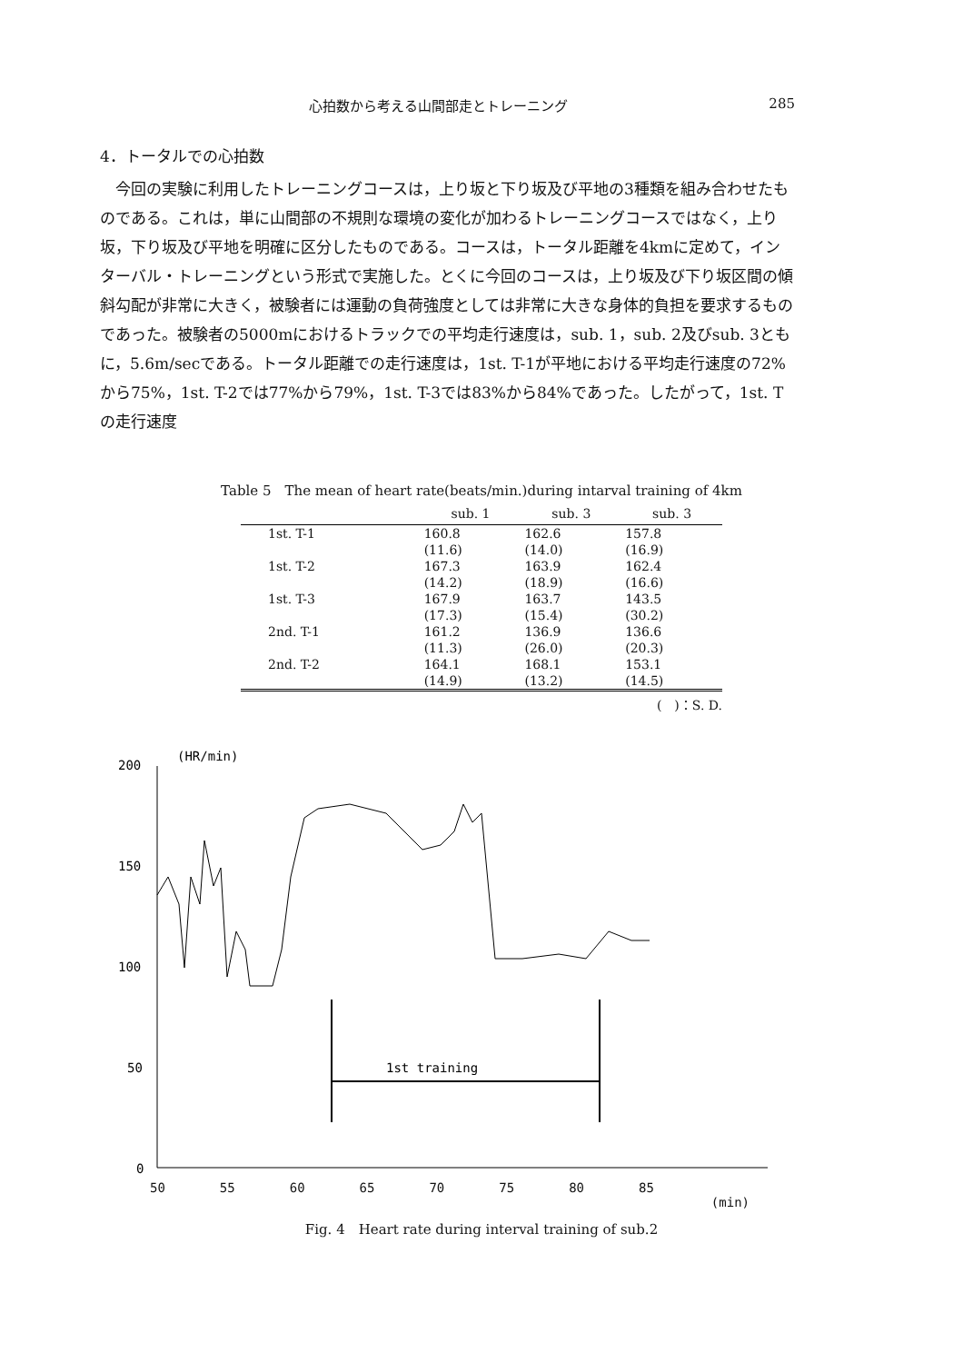心拍数から考える山間部走とトレーニング 285
4．トータルでの心拍数
今回の実験に利用したトレーニングコースは，上り坂と下り坂及び平地の3種類を組み合わせたものである。これは，単に山間部の不規則な環境の変化が加わるトレーニングコースではなく，上り坂，下り坂及び平地を明確に区分したものである。コースは，トータル距離を4kmに定めて，インターバル・トレーニングという形式で実施した。とくに今回のコースは，上り坂及び下り坂区間の傾斜勾配が非常に大きく，被験者には運動の負荷強度としては非常に大きな身体的負担を要求するものであった。被験者の5000mにおけるトラックでの平均走行速度は，sub. 1，sub. 2及びsub. 3ともに，5.6m/secである。トータル距離での走行速度は，1st. T-1が平地における平均走行速度の72%から75%，1st. T-2では77%から79%，1st. T-3では83%から84%であった。したがって，1st. Tの走行速度
Table 5　The mean of heart rate(beats/min.)during intarval training of 4km
| | sub. 1 | sub. 3 | sub. 3 |
| --- | --- | --- | --- |
| 1st. T-1 | 160.8 | 162.6 | 157.8 |
| | (11.6) | (14.0) | (16.9) |
| 1st. T-2 | 167.3 | 163.9 | 162.4 |
| | (14.2) | (18.9) | (16.6) |
| 1st. T-3 | 167.9 | 163.7 | 143.5 |
| | (17.3) | (15.4) | (30.2) |
| 2nd. T-1 | 161.2 | 136.9 | 136.6 |
| | (11.3) | (26.0) | (20.3) |
| 2nd. T-2 | 164.1 | 168.1 | 153.1 |
| | (14.9) | (13.2) | (14.5) |
(　)：S. D.
(HR/min)
200
150
100
50
0
1st training
50 55 60 65 70 75 80 85
(min)
Fig. 4　Heart rate during interval training of sub.2